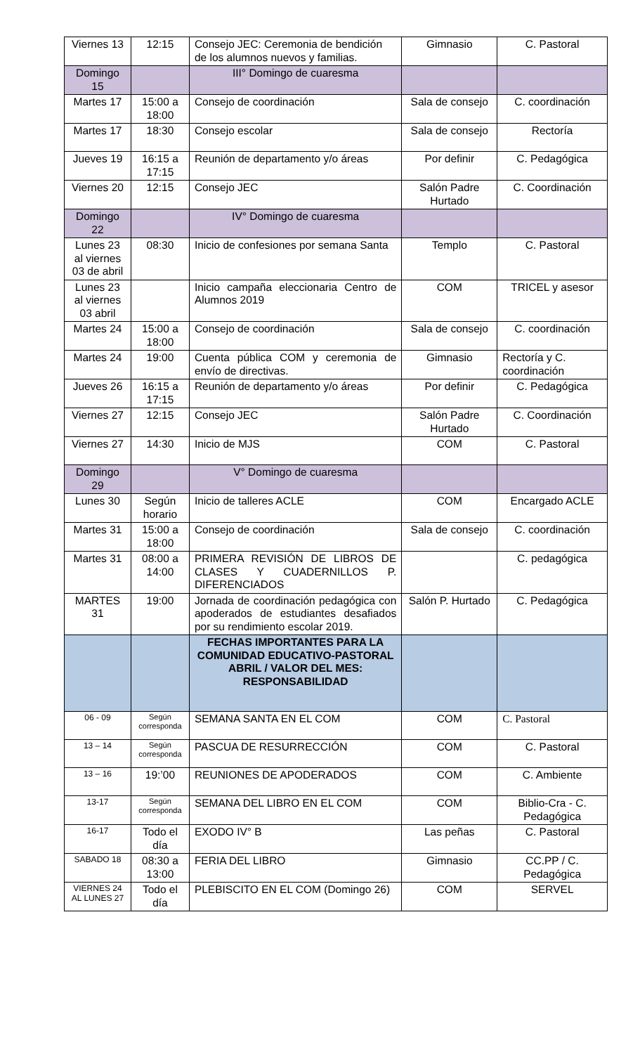| Viernes 13 | 12:15 | Consejo JEC: Ceremonia de bendición de los alumnos nuevos y familias. | Gimnasio | C. Pastoral |
| Domingo 15 | | III° Domingo de cuaresma | | |
| Martes 17 | 15:00 a 18:00 | Consejo de coordinación | Sala de consejo | C. coordinación |
| Martes 17 | 18:30 | Consejo escolar | Sala de consejo | Rectoría |
| Jueves 19 | 16:15 a 17:15 | Reunión de departamento y/o áreas | Por definir | C. Pedagógica |
| Viernes 20 | 12:15 | Consejo JEC | Salón Padre Hurtado | C. Coordinación |
| Domingo 22 | | IV° Domingo de cuaresma | | |
| Lunes 23 al viernes 03 de abril | 08:30 | Inicio de confesiones por semana Santa | Templo | C. Pastoral |
| Lunes 23 al viernes 03 abril | | Inicio campaña eleccionaria Centro de Alumnos 2019 | COM | TRICEL y asesor |
| Martes 24 | 15:00 a 18:00 | Consejo de coordinación | Sala de consejo | C. coordinación |
| Martes 24 | 19:00 | Cuenta pública COM y ceremonia de envío de directivas. | Gimnasio | Rectoría y C. coordinación |
| Jueves 26 | 16:15 a 17:15 | Reunión de departamento y/o áreas | Por definir | C. Pedagógica |
| Viernes 27 | 12:15 | Consejo JEC | Salón Padre Hurtado | C. Coordinación |
| Viernes 27 | 14:30 | Inicio de MJS | COM | C. Pastoral |
| Domingo 29 | | V° Domingo de cuaresma | | |
| Lunes 30 | Según horario | Inicio de talleres ACLE | COM | Encargado ACLE |
| Martes 31 | 15:00 a 18:00 | Consejo de coordinación | Sala de consejo | C. coordinación |
| Martes 31 | 08:00 a 14:00 | PRIMERA REVISIÓN DE LIBROS DE CLASES Y CUADERNILLOS P. DIFERENCIADOS | | C. pedagógica |
| MARTES 31 | 19:00 | Jornada de coordinación pedagógica con apoderados de estudiantes desafiados por su rendimiento escolar 2019. | Salón P. Hurtado | C. Pedagógica |
| | | FECHAS IMPORTANTES PARA LA COMUNIDAD EDUCATIVO-PASTORAL ABRIL / VALOR DEL MES: RESPONSABILIDAD | | |
| 06 - 09 | Según corresponda | SEMANA SANTA EN EL COM | COM | C. Pastoral |
| 13 – 14 | Según corresponda | PASCUA DE RESURRECCIÓN | COM | C. Pastoral |
| 13 – 16 | 19:’00 | REUNIONES DE APODERADOS | COM | C. Ambiente |
| 13-17 | Según corresponda | SEMANA DEL LIBRO EN EL COM | COM | Biblio-Cra - C. Pedagógica |
| 16-17 | Todo el día | EXODO IV° B | Las peñas | C. Pastoral |
| SABADO 18 | 08:30 a 13:00 | FERIA DEL LIBRO | Gimnasio | CC.PP / C. Pedagógica |
| VIERNES 24 AL LUNES 27 | Todo el día | PLEBISCITO EN EL COM (Domingo 26) | COM | SERVEL |